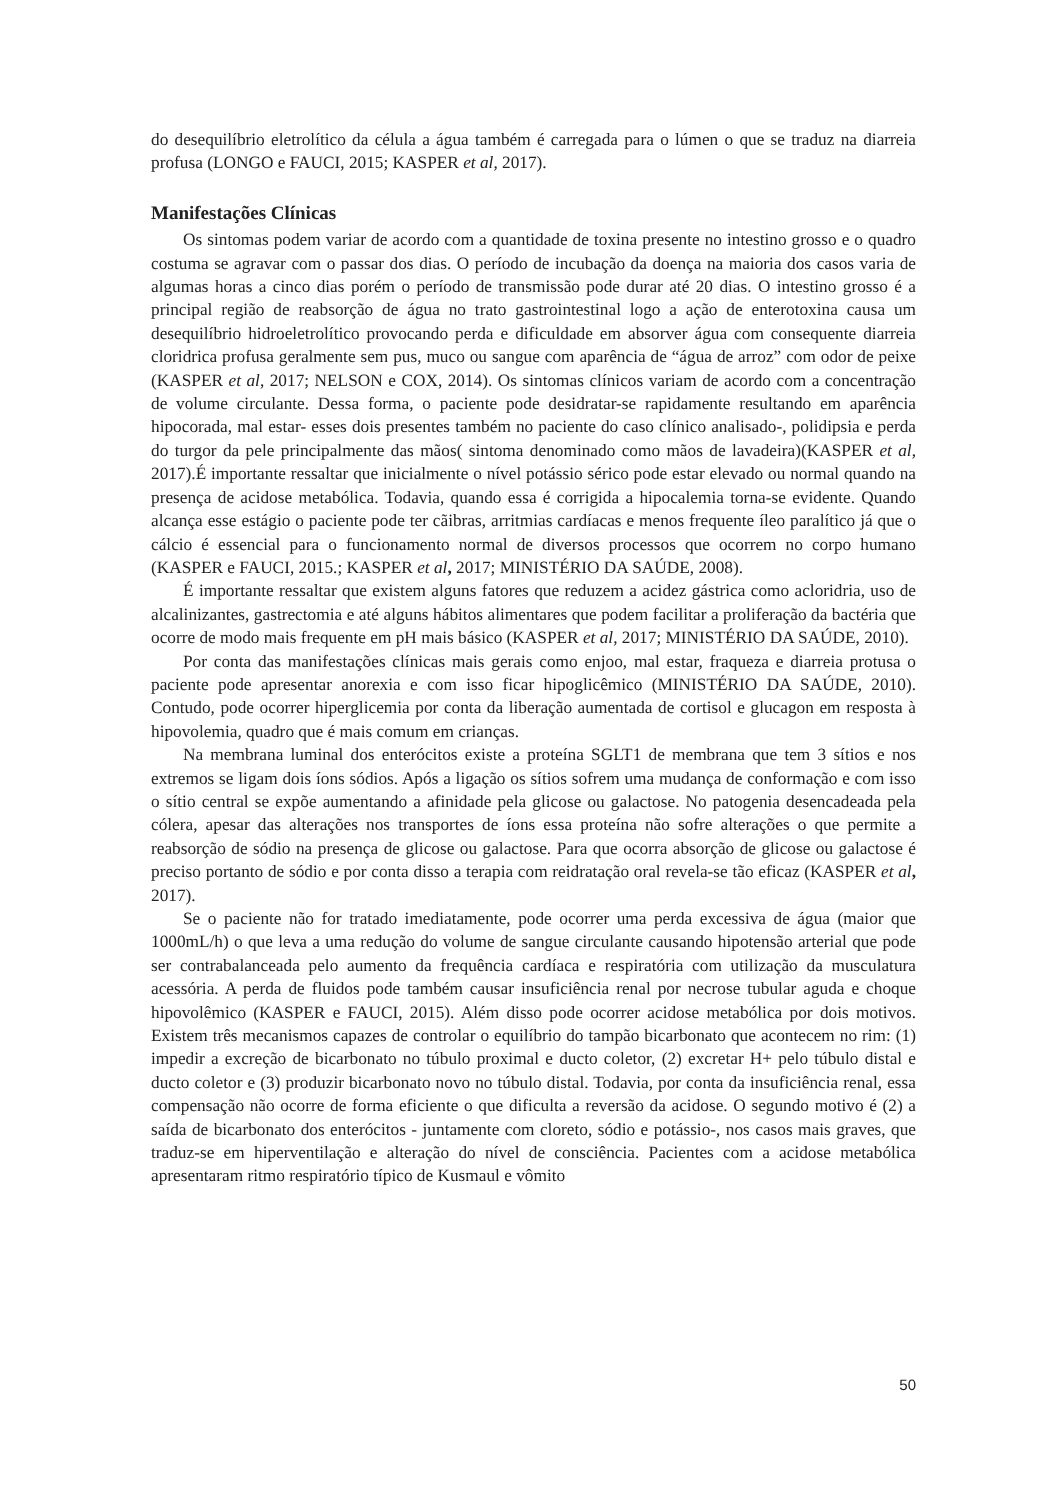do desequilíbrio eletrolítico da célula a água também é carregada para o lúmen o que se traduz na diarreia profusa (LONGO e FAUCI, 2015; KASPER et al, 2017).
Manifestações Clínicas
Os sintomas podem variar de acordo com a quantidade de toxina presente no intestino grosso e o quadro costuma se agravar com o passar dos dias. O período de incubação da doença na maioria dos casos varia de algumas horas a cinco dias porém o período de transmissão pode durar até 20 dias. O intestino grosso é a principal região de reabsorção de água no trato gastrointestinal logo a ação de enterotoxina causa um desequilíbrio hidroeletrolítico provocando perda e dificuldade em absorver água com consequente diarreia cloridrica profusa geralmente sem pus, muco ou sangue com aparência de “água de arroz” com odor de peixe (KASPER et al, 2017; NELSON e COX, 2014). Os sintomas clínicos variam de acordo com a concentração de volume circulante. Dessa forma, o paciente pode desidratar-se rapidamente resultando em aparência hipocorada, mal estar- esses dois presentes também no paciente do caso clínico analisado-, polidipsia e perda do turgor da pele principalmente das mãos( sintoma denominado como mãos de lavadeira)(KASPER et al, 2017).É importante ressaltar que inicialmente o nível potássio sérico pode estar elevado ou normal quando na presença de acidose metabólica. Todavia, quando essa é corrigida a hipocalemia torna-se evidente. Quando alcança esse estágio o paciente pode ter cãibras, arritmias cardíacas e menos frequente íleo paralítico já que o cálcio é essencial para o funcionamento normal de diversos processos que ocorrem no corpo humano (KASPER e FAUCI, 2015.; KASPER et al, 2017; MINISTÉRIO DA SAÚDE, 2008).
É importante ressaltar que existem alguns fatores que reduzem a acidez gástrica como acloridria, uso de alcalinizantes, gastrectomia e até alguns hábitos alimentares que podem facilitar a proliferação da bactéria que ocorre de modo mais frequente em pH mais básico (KASPER et al, 2017; MINISTÉRIO DA SAÚDE, 2010).
Por conta das manifestações clínicas mais gerais como enjoo, mal estar, fraqueza e diarreia protusa o paciente pode apresentar anorexia e com isso ficar hipoglicêmico (MINISTÉRIO DA SAÚDE, 2010). Contudo, pode ocorrer hiperglicemia por conta da liberação aumentada de cortisol e glucagon em resposta à hipovolemia, quadro que é mais comum em crianças.
Na membrana luminal dos enterócitos existe a proteína SGLT1 de membrana que tem 3 sítios e nos extremos se ligam dois íons sódios. Após a ligação os sítios sofrem uma mudança de conformação e com isso o sítio central se expõe aumentando a afinidade pela glicose ou galactose. No patogenia desencadeada pela cólera, apesar das alterações nos transportes de íons essa proteína não sofre alterações o que permite a reabsorção de sódio na presença de glicose ou galactose. Para que ocorra absorção de glicose ou galactose é preciso portanto de sódio e por conta disso a terapia com reidratação oral revela-se tão eficaz (KASPER et al, 2017).
Se o paciente não for tratado imediatamente, pode ocorrer uma perda excessiva de água (maior que 1000mL/h) o que leva a uma redução do volume de sangue circulante causando hipotensão arterial que pode ser contrabalanceada pelo aumento da frequência cardíaca e respiratória com utilização da musculatura acessória. A perda de fluidos pode também causar insuficiência renal por necrose tubular aguda e choque hipovolêmico (KASPER e FAUCI, 2015). Além disso pode ocorrer acidose metabólica por dois motivos. Existem três mecanismos capazes de controlar o equilíbrio do tampão bicarbonato que acontecem no rim: (1) impedir a excreção de bicarbonato no túbulo proximal e ducto coletor, (2) excretar H+ pelo túbulo distal e ducto coletor e (3) produzir bicarbonato novo no túbulo distal. Todavia, por conta da insuficiência renal, essa compensação não ocorre de forma eficiente o que dificulta a reversão da acidose. O segundo motivo é (2) a saída de bicarbonato dos enterócitos - juntamente com cloreto, sódio e potássio-, nos casos mais graves, que traduz-se em hiperventilação e alteração do nível de consciência. Pacientes com a acidose metabólica apresentaram ritmo respiratório típico de Kusmaul e vômito
50